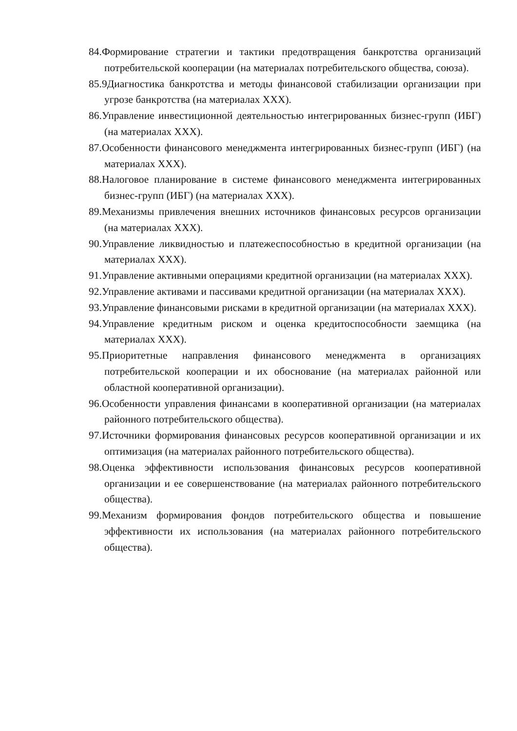84.Формирование стратегии и тактики предотвращения банкротства организаций потребительской кооперации (на материалах потребительского общества, союза).
85.9Диагностика банкротства и методы финансовой стабилизации организации при угрозе банкротства (на материалах XXX).
86.Управление инвестиционной деятельностью интегрированных бизнес-групп (ИБГ) (на материалах XXX).
87.Особенности финансового менеджмента интегрированных бизнес-групп (ИБГ) (на материалах XXX).
88.Налоговое планирование в системе финансового менеджмента интегрированных бизнес-групп (ИБГ) (на материалах XXX).
89.Механизмы привлечения внешних источников финансовых ресурсов организации (на материалах XXX).
90.Управление ликвидностью и платежеспособностью в кредитной организации (на материалах XXX).
91.Управление активными операциями кредитной организации (на материалах XXX).
92.Управление активами и пассивами кредитной организации (на материалах XXX).
93.Управление финансовыми рисками в кредитной организации (на материалах XXX).
94.Управление кредитным риском и оценка кредитоспособности заемщика (на материалах XXX).
95.Приоритетные направления финансового менеджмента в организациях потребительской кооперации и их обоснование (на материалах районной или областной кооперативной организации).
96.Особенности управления финансами в кооперативной организации (на материалах районного потребительского общества).
97.Источники формирования финансовых ресурсов кооперативной организации и их оптимизация (на материалах районного потребительского общества).
98.Оценка эффективности использования финансовых ресурсов кооперативной организации и ее совершенствование (на материалах районного потребительского общества).
99.Механизм формирования фондов потребительского общества и повышение эффективности их использования (на материалах районного потребительского общества).